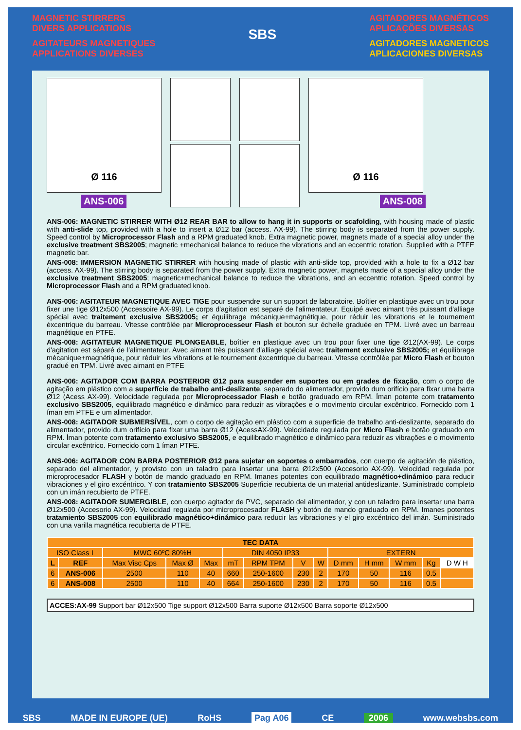MAGNETIC STIRRERS
DIVERS APPLICATIONS
AGITATEURS MAGNETIQUES
APPLICATIONS DIVERSES
SBS
AGITADORES MAGNÉTICOS
APLICAÇÕES DIVERSAS
AGITADORES MAGNETICOS
APLICACIONES DIVERSAS
Ø 116 Ø 116
ANS-006 ANS-008
ANS-006: MAGNETIC STIRRER WITH Ø12 REAR BAR to allow to hang it in supports or scafolding, with housing made of plastic with anti-slide top, provided with a hole to insert a Ø12 bar (access. AX-99). The stirring body is separated from the power supply. Speed control by Microprocessor Flash and a RPM graduated knob. Extra magnetic power, magnets made of a special alloy under the exclusive treatment SBS2005; magnetic +mechanical balance to reduce the vibrations and an eccentric rotation. Supplied with a PTFE magnetic bar.
ANS-008: IMMERSION MAGNETIC STIRRER with housing made of plastic with anti-slide top, provided with a hole to fix a Ø12 bar (access. AX-99). The stirring body is separated from the power supply. Extra magnetic power, magnets made of a special alloy under the exclusive treatment SBS2005; magnetic+mechanical balance to reduce the vibrations, and an eccentric rotation. Speed control by Microprocessor Flash and a RPM graduated knob.
ANS-006: AGITATEUR MAGNETIQUE AVEC TIGE pour suspendre sur un support de laboratoire. Boîtier en plastique avec un trou pour fixer une tige Ø12x500 (Accessoire AX-99). Le corps d'agitation est separé de l'alimentateur. Equipé avec aimant très puissant d'alliage spécial avec traitement exclusive SBS2005; et équilibrage mécanique+magnétique, pour réduir les vibrations et le tournement éxcentrique du barreau. Vitesse contrôlée par Microprocesseur Flash et bouton sur échelle graduée en TPM. Livré avec un barreau magnétique en PTFE.
ANS-008: AGITATEUR MAGNETIQUE PLONGEABLE, boîtier en plastique avec un trou pour fixer une tige Ø12(AX-99). Le corps d'agitation est séparé de l'alimentateur. Avec aimant très puissant d'alliage spécial avec traitement exclusive SBS2005; et équilibrage mécanique+magnétique, pour réduir les vibrations et le tournement éxcentrique du barreau. Vitesse contrôlée par Micro Flash et bouton gradué en TPM. Livré avec aimant en PTFE
ANS-006: AGITADOR COM BARRA POSTERIOR Ø12 para suspender em suportes ou em grades de fixação, com o corpo de agitação em plástico com a superfície de trabalho anti-deslizante, separado do alimentador, provido dum orifício para fixar uma barra Ø12 (Acess AX-99). Velocidade regulada por Microprocessador Flash e botão graduado em RPM. Íman potente com tratamento exclusivo SBS2005, equilibrado magnético e dinâmico para reduzir as vibrações e o movimento circular excêntrico. Fornecido com 1 íman em PTFE e um alimentador.
ANS-008: AGITADOR SUBMERSÍVEL, com o corpo de agitação em plástico com a superficie de trabalho anti-deslizante, separado do alimentador, provido dum orifício para fixar uma barra Ø12 (AcessAX-99). Velocidade regulada por Micro Flash e botão graduado em RPM. Íman potente com tratamento exclusivo SBS2005, e equilibrado magnético e dinâmico para reduzir as vibrações e o movimento circular excêntrico. Fornecido com 1 íman PTFE.
ANS-006: AGITADOR CON BARRA POSTERIOR Ø12 para sujetar en soportes o embarrados, con cuerpo de agitación de plástico, separado del alimentador, y provisto con un taladro para insertar una barra Ø12x500 (Accesorio AX-99). Velocidad regulada por microprocesador FLASH y botón de mando graduado en RPM. Imanes potentes con equilibrado magnético+dinámico para reducir vibraciones y el giro excéntrico. Y con tratamiento SBS2005 Superficie recubierta de un material antideslizante. Suministrado completo con un imán recubierto de PTFE.
ANS-008: AGITADOR SUMERGIBLE, con cuerpo agitador de PVC, separado del alimentador, y con un taladro para insertar una barra Ø12x500 (Accesorio AX-99). Velocidad regulada por microprocesador FLASH y botón de mando graduado en RPM. Imanes potentes tratamiento SBS2005 con equilibrado magnético+dinámico para reducir las vibraciones y el giro excéntrico del imán. Suministrado con una varilla magnética recubierta de PTFE.
| TEC DATA | | | | | | | | | | | | | |
| --- | --- | --- | --- | --- | --- | --- | --- | --- | --- | --- | --- | --- | --- |
| ISO Class I | | MWC 60ºC 80%H | | | DIN 4050 IP33 | | | | EXTERN | | | | |
| L | REF | Max Visc Cps | Max Ø | Max | mT | RPM TPM | V | W | D mm | H mm | W mm | Kg | D W H |
| 6 | ANS-006 | 2500 | 110 | 40 | 660 | 250-1600 | 230 | 2 | 170 | 50 | 116 | 0.5 | |
| 6 | ANS-008 | 2500 | 110 | 40 | 664 | 250-1600 | 230 | 2 | 170 | 50 | 116 | 0.5 | |
ACCES:AX-99 Support bar Ø12x500 Tige support Ø12x500 Barra suporte Ø12x500 Barra soporte Ø12x500
SBS MADE IN EUROPE (UE) RoHS Pag A06 CE 2006 www.websbs.com